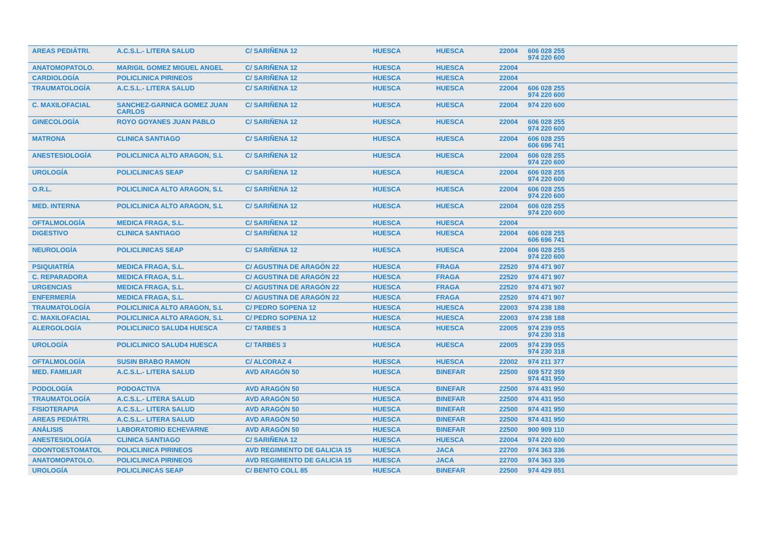| AREAS PEDIÁTRI. | A.C.S.L.- LITERA SALUD | C/ SARIÑENA 12 | HUESCA | HUESCA | 22004 | 606 028 255 974 220 600 |
| ANATOMOPATOLO. | MARIGIL GOMEZ MIGUEL ANGEL | C/ SARIÑENA 12 | HUESCA | HUESCA | 22004 | |
| CARDIOLOGÍA | POLICLINICA PIRINEOS | C/ SARIÑENA 12 | HUESCA | HUESCA | 22004 | |
| TRAUMATOLOGÍA | A.C.S.L.- LITERA SALUD | C/ SARIÑENA 12 | HUESCA | HUESCA | 22004 | 606 028 255 974 220 600 |
| C. MAXILOFACIAL | SANCHEZ-GARNICA GOMEZ JUAN CARLOS | C/ SARIÑENA 12 | HUESCA | HUESCA | 22004 | 974 220 600 |
| GINECOLOGÍA | ROYO GOYANES JUAN PABLO | C/ SARIÑENA 12 | HUESCA | HUESCA | 22004 | 606 028 255 974 220 600 |
| MATRONA | CLINICA SANTIAGO | C/ SARIÑENA 12 | HUESCA | HUESCA | 22004 | 606 028 255 606 696 741 |
| ANESTESIOLOGÍA | POLICLINICA ALTO ARAGON, S.L | C/ SARIÑENA 12 | HUESCA | HUESCA | 22004 | 606 028 255 974 220 600 |
| UROLOGÍA | POLICLINICAS SEAP | C/ SARIÑENA 12 | HUESCA | HUESCA | 22004 | 606 028 255 974 220 600 |
| O.R.L. | POLICLINICA ALTO ARAGON, S.L | C/ SARIÑENA 12 | HUESCA | HUESCA | 22004 | 606 028 255 974 220 600 |
| MED. INTERNA | POLICLINICA ALTO ARAGON, S.L | C/ SARIÑENA 12 | HUESCA | HUESCA | 22004 | 606 028 255 974 220 600 |
| OFTALMOLOGÍA | MEDICA FRAGA, S.L. | C/ SARIÑENA 12 | HUESCA | HUESCA | 22004 | |
| DIGESTIVO | CLINICA SANTIAGO | C/ SARIÑENA 12 | HUESCA | HUESCA | 22004 | 606 028 255 606 696 741 |
| NEUROLOGÍA | POLICLINICAS SEAP | C/ SARIÑENA 12 | HUESCA | HUESCA | 22004 | 606 028 255 974 220 600 |
| PSIQUIATRÍA | MEDICA FRAGA, S.L. | C/ AGUSTINA DE ARAGÓN 22 | HUESCA | FRAGA | 22520 | 974 471 907 |
| C. REPARADORA | MEDICA FRAGA, S.L. | C/ AGUSTINA DE ARAGÓN 22 | HUESCA | FRAGA | 22520 | 974 471 907 |
| URGENCIAS | MEDICA FRAGA, S.L. | C/ AGUSTINA DE ARAGÓN 22 | HUESCA | FRAGA | 22520 | 974 471 907 |
| ENFERMERÍA | MEDICA FRAGA, S.L. | C/ AGUSTINA DE ARAGÓN 22 | HUESCA | FRAGA | 22520 | 974 471 907 |
| TRAUMATOLOGÍA | POLICLINICA ALTO ARAGON, S.L | C/ PEDRO SOPENA 12 | HUESCA | HUESCA | 22003 | 974 238 188 |
| C. MAXILOFACIAL | POLICLINICA ALTO ARAGON, S.L | C/ PEDRO SOPENA 12 | HUESCA | HUESCA | 22003 | 974 238 188 |
| ALERGOLOGÍA | POLICLINICO SALUD4 HUESCA | C/ TARBES 3 | HUESCA | HUESCA | 22005 | 974 239 055 974 230 318 |
| UROLOGÍA | POLICLINICO SALUD4 HUESCA | C/ TARBES 3 | HUESCA | HUESCA | 22005 | 974 239 055 974 230 318 |
| OFTALMOLOGÍA | SUSIN BRABO RAMON | C/ ALCORAZ 4 | HUESCA | HUESCA | 22002 | 974 211 377 |
| MED. FAMILIAR | A.C.S.L.- LITERA SALUD | AVD ARAGÓN 50 | HUESCA | BINEFAR | 22500 | 609 572 359 974 431 950 |
| PODOLOGÍA | PODOACTIVA | AVD ARAGÓN 50 | HUESCA | BINEFAR | 22500 | 974 431 950 |
| TRAUMATOLOGÍA | A.C.S.L.- LITERA SALUD | AVD ARAGÓN 50 | HUESCA | BINEFAR | 22500 | 974 431 950 |
| FISIOTERAPIA | A.C.S.L.- LITERA SALUD | AVD ARAGÓN 50 | HUESCA | BINEFAR | 22500 | 974 431 950 |
| AREAS PEDIÁTRI. | A.C.S.L.- LITERA SALUD | AVD ARAGÓN 50 | HUESCA | BINEFAR | 22500 | 974 431 950 |
| ANÁLISIS | LABORATORIO ECHEVARNE | AVD ARAGÓN 50 | HUESCA | BINEFAR | 22500 | 900 909 110 |
| ANESTESIOLOGÍA | CLINICA SANTIAGO | C/ SARIÑENA 12 | HUESCA | HUESCA | 22004 | 974 220 600 |
| ODONTOESTOMATOL | POLICLINICA PIRINEOS | AVD REGIMIENTO DE GALICIA 15 | HUESCA | JACA | 22700 | 974 363 336 |
| ANATOMOPATOLO. | POLICLINICA PIRINEOS | AVD REGIMIENTO DE GALICIA 15 | HUESCA | JACA | 22700 | 974 363 336 |
| UROLOGÍA | POLICLINICAS SEAP | C/ BENITO COLL 85 | HUESCA | BINEFAR | 22500 | 974 429 851 |